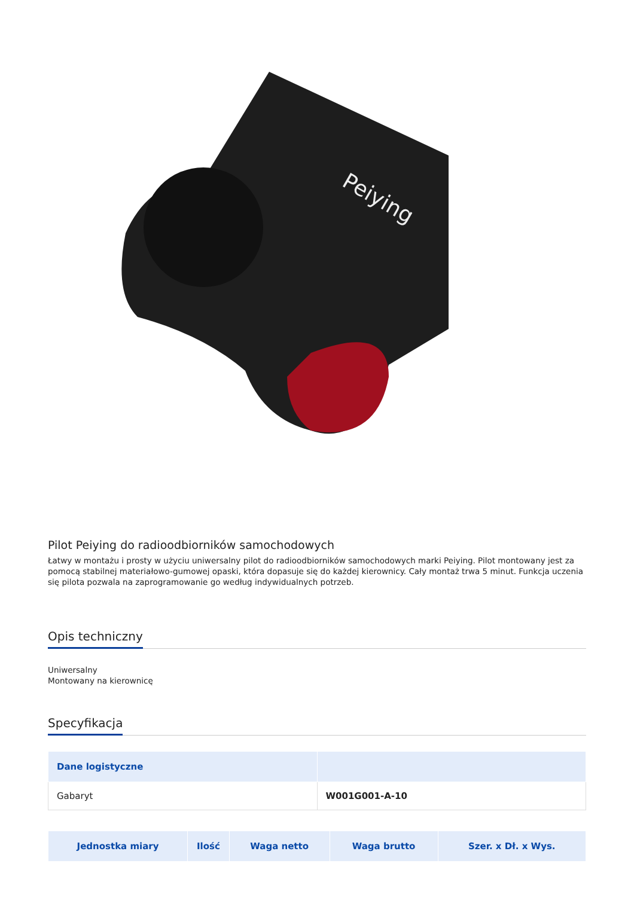Peiying
Pilot Peiying do radioodbiorników samochodowych
Łatwy w montażu i prosty w użyciu uniwersalny pilot do radioodbiorników samochodowych marki Peiying. Pilot montowany jest za pomocą stabilnej materiałowo-gumowej opaski, która dopasuje się do każdej kierownicy. Cały montaż trwa 5 minut. Funkcja uczenia się pilota pozwala na zaprogramowanie go według indywidualnych potrzeb.
Opis techniczny
Uniwersalny
Montowany na kierownicę
Specyfikacja
| Dane logistyczne | |
| --- | --- |
| Gabaryt | W001G001-A-10 |
| Jednostka miary | Ilość | Waga netto | Waga brutto | Szer. x Dł. x Wys. |
| --- | --- | --- | --- | --- |